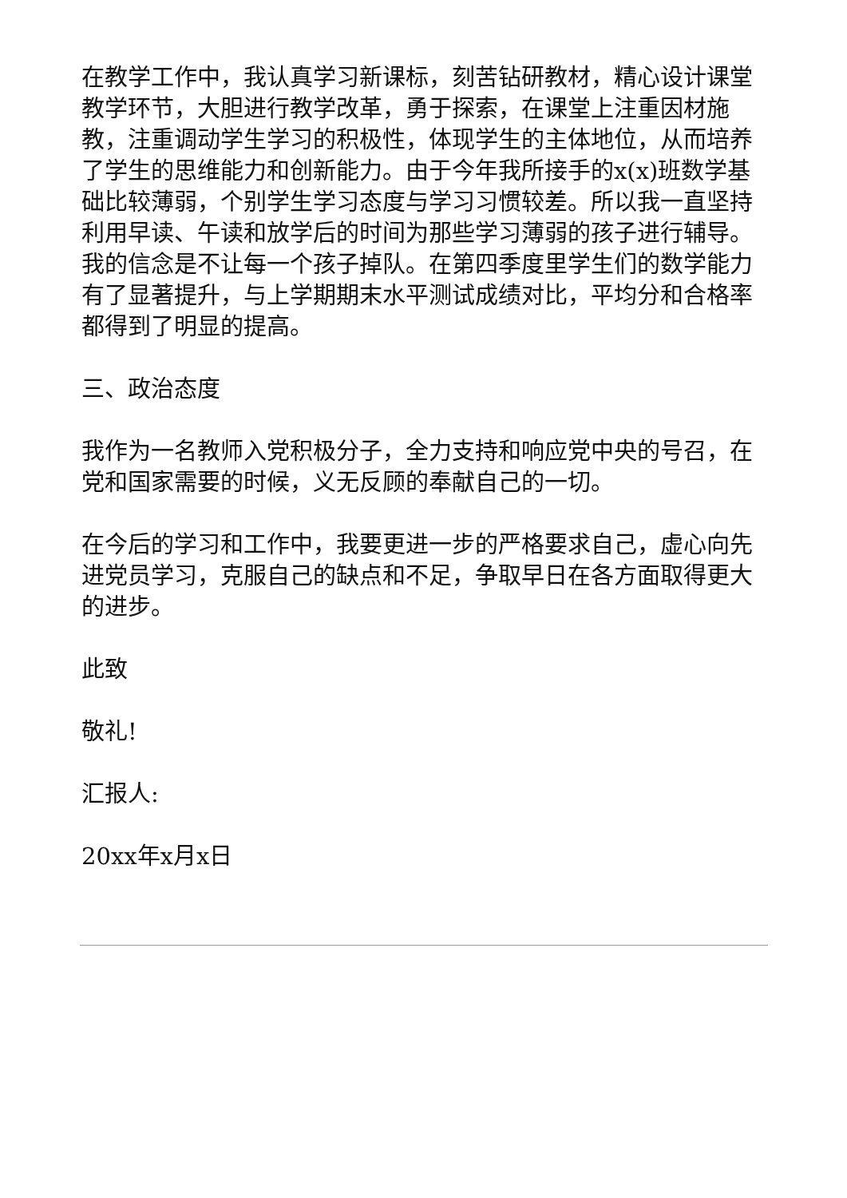在教学工作中，我认真学习新课标，刻苦钻研教材，精心设计课堂教学环节，大胆进行教学改革，勇于探索，在课堂上注重因材施教，注重调动学生学习的积极性，体现学生的主体地位，从而培养了学生的思维能力和创新能力。由于今年我所接手的x(x)班数学基础比较薄弱，个别学生学习态度与学习习惯较差。所以我一直坚持利用早读、午读和放学后的时间为那些学习薄弱的孩子进行辅导。我的信念是不让每一个孩子掉队。在第四季度里学生们的数学能力有了显著提升，与上学期期末水平测试成绩对比，平均分和合格率都得到了明显的提高。
三、政治态度
我作为一名教师入党积极分子，全力支持和响应党中央的号召，在党和国家需要的时候，义无反顾的奉献自己的一切。
在今后的学习和工作中，我要更进一步的严格要求自己，虚心向先进党员学习，克服自己的缺点和不足，争取早日在各方面取得更大的进步。
此致
敬礼!
汇报人:
20xx年x月x日